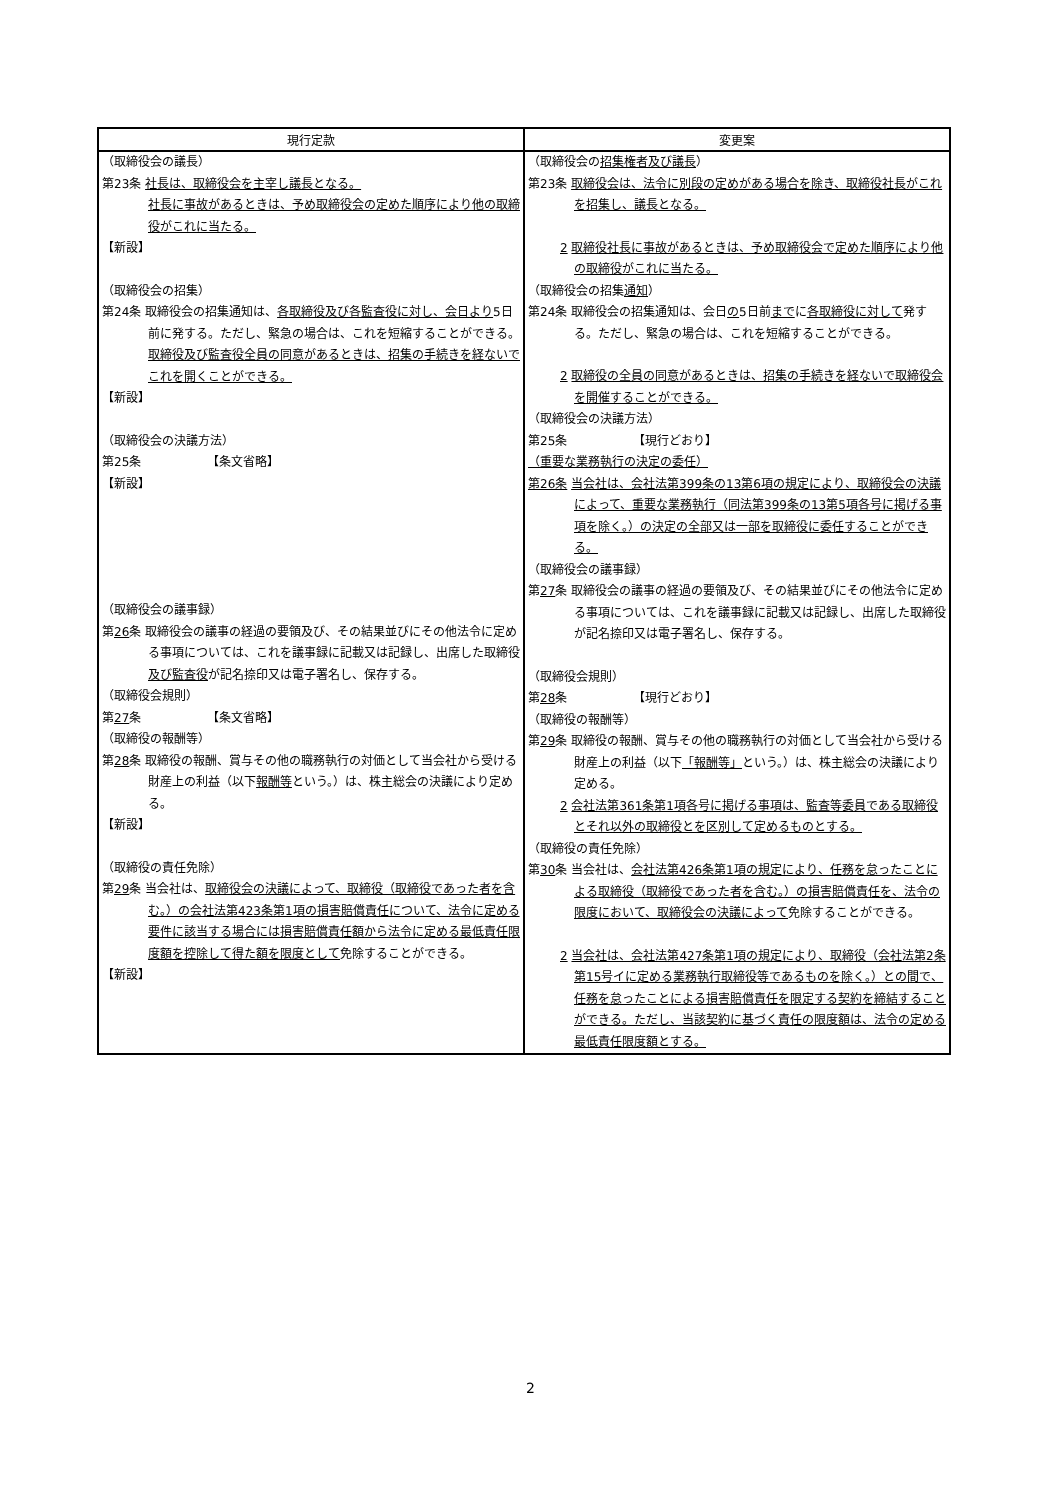| 現行定款 | 変更案 |
| --- | --- |
| （取締役会の議長） 第23条 社長は、取締役会を主宰し議長となる。 社長に事故があるときは、予め取締役会の定めた順序により他の取締役がこれに当たる。 【新設】 （取締役会の招集） 第24条 取締役会の招集通知は、 各取締役及び各監査役に対し、会日より 5日前に発する。ただし、緊急の場合は、これを短縮することができる。 取締役及び監査役全員の同意があるときは、招集の手続きを経ないでこれを開くことができる。 【新設】 （取締役会の決議方法） 第25条 【条文省略】 【新設】 （取締役会の議事録） 第 26 条 取締役会の議事の経過の要領及び、その結果並びにその他法令に定める事項については、これを議事録に記載又は記録し、出席した取締役 及び監査役 が記名捺印又は電子署名し、保存する。 （取締役会規則） 第 27 条 【条文省略】 （取締役の報酬等） 第 28 条 取締役の報酬、賞与その他の職務執行の対価として当会社から受ける財産上の利益（以下 報酬等 という。）は、株主総会の決議により定める。 【新設】 （取締役の責任免除） 第 29 条 当会社は、 取締役会の決議によって、取締役（取締役であった者を含む。）の会社法第423条第1項の損害賠償責任について、法令に定める要件に該当する場合には損害賠償責任額から法令に定める最低責任限度額を控除して得た額を限度として 免除することができる。 【新設】 | （取締役会の 招集権者及び議長 ） 第23条 取締役会は、法令に別段の定めがある場合を除き、取締役社長がこれを招集し、議長となる。 2 取締役社長に事故があるときは、予め取締役会で定めた順序により他の取締役がこれに当たる。 （取締役会の招集 通知 ） 第24条 取締役会の招集通知は、会日 の 5日前 まで に 各取締役に対して 発する。ただし、緊急の場合は、これを短縮することができる。 2 取締役の全員の同意があるときは、招集の手続きを経ないで取締役会を開催することができる。 （取締役会の決議方法） 第25条 【現行どおり】 （重要な業務執行の決定の委任） 第26条 当会社は、会社法第399条の13第6項の規定により、取締役会の決議によって、重要な業務執行（同法第399条の13第5項各号に掲げる事項を除く。）の決定の全部又は一部を取締役に委任することができる。 （取締役会の議事録） 第 27 条 取締役会の議事の経過の要領及び、その結果並びにその他法令に定める事項については、これを議事録に記載又は記録し、出席した取締役が記名捺印又は電子署名し、保存する。 （取締役会規則） 第 28 条 【現行どおり】 （取締役の報酬等） 第 29 条 取締役の報酬、賞与その他の職務執行の対価として当会社から受ける財産上の利益（以下 「報酬等」 という。）は、株主総会の決議により定める。 2 会社法第361条第1項各号に掲げる事項は、監査等委員である取締役とそれ以外の取締役とを区別して定めるものとする。 （取締役の責任免除） 第 30 条 当会社は、 会社法第426条第1項の規定により、任務を怠ったことによる取締役（取締役であった者を含む。）の損害賠償責任を、法令の限度において、取締役会の決議によって 免除することができる。 2 当会社は、会社法第427条第1項の規定により、取締役（会社法第2条第15号イに定める業務執行取締役等であるものを除く。）との間で、任務を怠ったことによる損害賠償責任を限定する契約を締結することができる。ただし、当該契約に基づく責任の限度額は、法令の定める最低責任限度額とする。 |
2